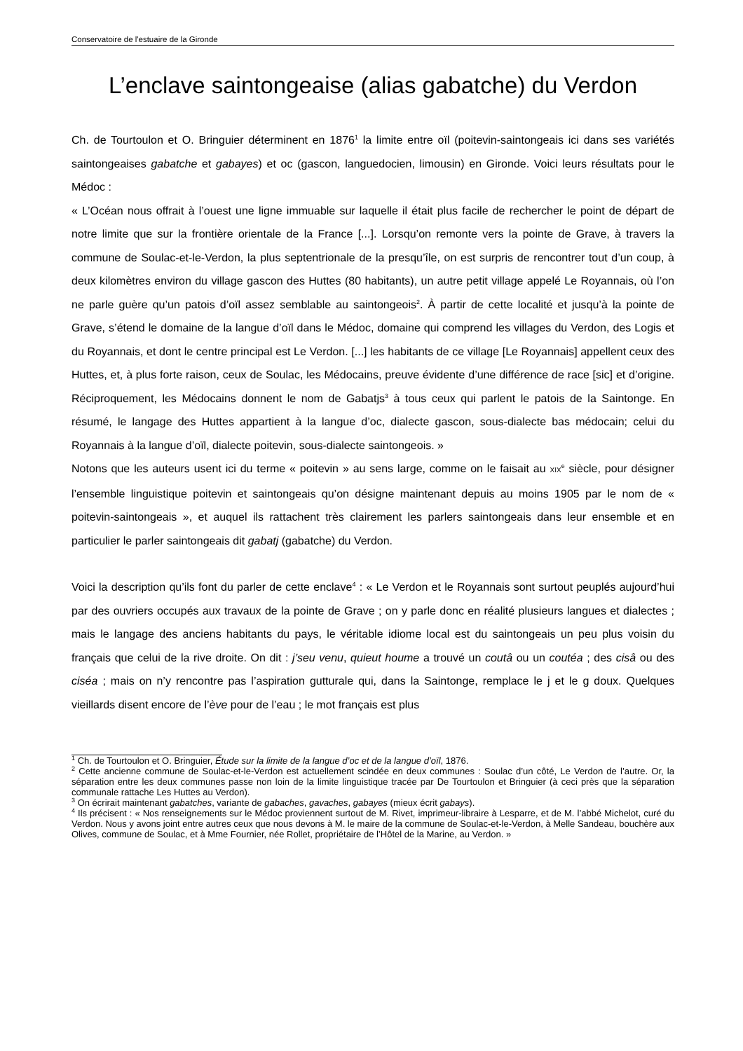Conservatoire de l'estuaire de la Gironde
L’enclave saintongeaise (alias gabatche) du Verdon
Ch. de Tourtoulon et O. Bringuier déterminent en 1876<sup>1</sup> la limite entre oïl (poitevin-saintongeais ici dans ses variétés saintongeaises gabatche et gabayes) et oc (gascon, languedocien, limousin) en Gironde. Voici leurs résultats pour le Médoc :
« L’Océan nous offrait à l’ouest une ligne immuable sur laquelle il était plus facile de rechercher le point de départ de notre limite que sur la frontière orientale de la France [...]. Lorsqu’on remonte vers la pointe de Grave, à travers la commune de Soulac-et-le-Verdon, la plus septentrionale de la presqu’île, on est surpris de rencontrer tout d’un coup, à deux kilomètres environ du village gascon des Huttes (80 habitants), un autre petit village appelé Le Royannais, où l’on ne parle guère qu’un patois d’oïl assez semblable au saintongeois<sup>2</sup>. À partir de cette localité et jusqu’à la pointe de Grave, s’étend le domaine de la langue d’oïl dans le Médoc, domaine qui comprend les villages du Verdon, des Logis et du Royannais, et dont le centre principal est Le Verdon. [...] les habitants de ce village [Le Royannais] appellent ceux des Huttes, et, à plus forte raison, ceux de Soulac, les Médocains, preuve évidente d’une différence de race [sic] et d’origine. Réciproquement, les Médocains donnent le nom de Gabatjs<sup>3</sup> à tous ceux qui parlent le patois de la Saintonge. En résumé, le langage des Huttes appartient à la langue d’oc, dialecte gascon, sous-dialecte bas médocain; celui du Royannais à la langue d’oïl, dialecte poitevin, sous-dialecte saintongeois. »
Notons que les auteurs usent ici du terme « poitevin » au sens large, comme on le faisait au XIX<sup>e</sup> siècle, pour désigner l’ensemble linguistique poitevin et saintongeais qu’on désigne maintenant depuis au moins 1905 par le nom de « poitevin-saintongeais », et auquel ils rattachent très clairement les parlers saintongeais dans leur ensemble et en particulier le parler saintongeais dit gabatj (gabatche) du Verdon.
Voici la description qu’ils font du parler de cette enclave<sup>4</sup> : « Le Verdon et le Royannais sont surtout peuplés aujourd’hui par des ouvriers occupés aux travaux de la pointe de Grave ; on y parle donc en réalité plusieurs langues et dialectes ; mais le langage des anciens habitants du pays, le véritable idiome local est du saintongeais un peu plus voisin du français que celui de la rive droite. On dit : j’seu venu, quieut houme a trouvé un coutâ ou un coutéa ; des cisâ ou des ciséa ; mais on n’y rencontre pas l’aspiration gutturale qui, dans la Saintonge, remplace le j et le g doux. Quelques vieillards disent encore de l’ève pour de l’eau ; le mot français est plus
<sup>1</sup> Ch. de Tourtoulon et O. Bringuier, Étude sur la limite de la langue d’oc et de la langue d’oïl, 1876.
<sup>2</sup> Cette ancienne commune de Soulac-et-le-Verdon est actuellement scindée en deux communes : Soulac d’un côté, Le Verdon de l’autre. Or, la séparation entre les deux communes passe non loin de la limite linguistique tracée par De Tourtoulon et Bringuier (à ceci près que la séparation communale rattache Les Huttes au Verdon).
<sup>3</sup> On écrirait maintenant gabatches, variante de gabaches, gavaches, gabayes (mieux écrit gabays).
<sup>4</sup> Ils précisent : « Nos renseignements sur le Médoc proviennent surtout de M. Rivet, imprimeur-libraire à Lesparre, et de M. l’abbé Michelot, curé du Verdon. Nous y avons joint entre autres ceux que nous devons à M. le maire de la commune de Soulac-et-le-Verdon, à Melle Sandeau, bouchère aux Olives, commune de Soulac, et à Mme Fournier, née Rollet, propriétaire de l’Hôtel de la Marine, au Verdon. »